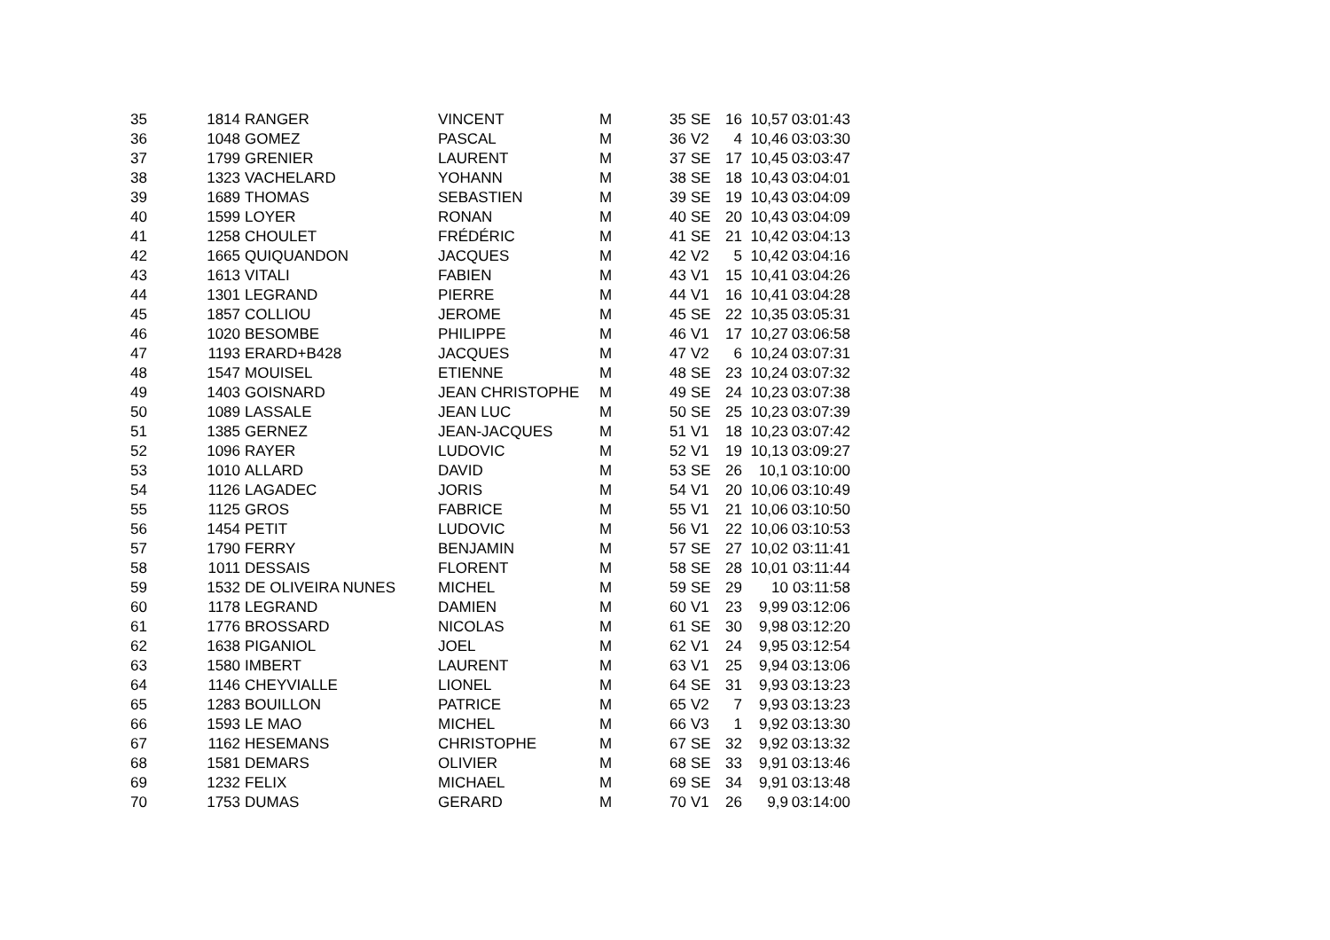| 35 | 1814 | RANGER | VINCENT | M | 35 | SE | 16 | 10,57 | 03:01:43 |
| 36 | 1048 | GOMEZ | PASCAL | M | 36 | V2 | 4 | 10,46 | 03:03:30 |
| 37 | 1799 | GRENIER | LAURENT | M | 37 | SE | 17 | 10,45 | 03:03:47 |
| 38 | 1323 | VACHELARD | YOHANN | M | 38 | SE | 18 | 10,43 | 03:04:01 |
| 39 | 1689 | THOMAS | SEBASTIEN | M | 39 | SE | 19 | 10,43 | 03:04:09 |
| 40 | 1599 | LOYER | RONAN | M | 40 | SE | 20 | 10,43 | 03:04:09 |
| 41 | 1258 | CHOULET | FRÉDÉRIC | M | 41 | SE | 21 | 10,42 | 03:04:13 |
| 42 | 1665 | QUIQUANDON | JACQUES | M | 42 | V2 | 5 | 10,42 | 03:04:16 |
| 43 | 1613 | VITALI | FABIEN | M | 43 | V1 | 15 | 10,41 | 03:04:26 |
| 44 | 1301 | LEGRAND | PIERRE | M | 44 | V1 | 16 | 10,41 | 03:04:28 |
| 45 | 1857 | COLLIOU | JEROME | M | 45 | SE | 22 | 10,35 | 03:05:31 |
| 46 | 1020 | BESOMBE | PHILIPPE | M | 46 | V1 | 17 | 10,27 | 03:06:58 |
| 47 | 1193 | ERARD+B428 | JACQUES | M | 47 | V2 | 6 | 10,24 | 03:07:31 |
| 48 | 1547 | MOUISEL | ETIENNE | M | 48 | SE | 23 | 10,24 | 03:07:32 |
| 49 | 1403 | GOISNARD | JEAN CHRISTOPHE | M | 49 | SE | 24 | 10,23 | 03:07:38 |
| 50 | 1089 | LASSALE | JEAN LUC | M | 50 | SE | 25 | 10,23 | 03:07:39 |
| 51 | 1385 | GERNEZ | JEAN-JACQUES | M | 51 | V1 | 18 | 10,23 | 03:07:42 |
| 52 | 1096 | RAYER | LUDOVIC | M | 52 | V1 | 19 | 10,13 | 03:09:27 |
| 53 | 1010 | ALLARD | DAVID | M | 53 | SE | 26 | 10,1 | 03:10:00 |
| 54 | 1126 | LAGADEC | JORIS | M | 54 | V1 | 20 | 10,06 | 03:10:49 |
| 55 | 1125 | GROS | FABRICE | M | 55 | V1 | 21 | 10,06 | 03:10:50 |
| 56 | 1454 | PETIT | LUDOVIC | M | 56 | V1 | 22 | 10,06 | 03:10:53 |
| 57 | 1790 | FERRY | BENJAMIN | M | 57 | SE | 27 | 10,02 | 03:11:41 |
| 58 | 1011 | DESSAIS | FLORENT | M | 58 | SE | 28 | 10,01 | 03:11:44 |
| 59 | 1532 | DE OLIVEIRA NUNES | MICHEL | M | 59 | SE | 29 | 10 | 03:11:58 |
| 60 | 1178 | LEGRAND | DAMIEN | M | 60 | V1 | 23 | 9,99 | 03:12:06 |
| 61 | 1776 | BROSSARD | NICOLAS | M | 61 | SE | 30 | 9,98 | 03:12:20 |
| 62 | 1638 | PIGANIOL | JOEL | M | 62 | V1 | 24 | 9,95 | 03:12:54 |
| 63 | 1580 | IMBERT | LAURENT | M | 63 | V1 | 25 | 9,94 | 03:13:06 |
| 64 | 1146 | CHEYVIALLE | LIONEL | M | 64 | SE | 31 | 9,93 | 03:13:23 |
| 65 | 1283 | BOUILLON | PATRICE | M | 65 | V2 | 7 | 9,93 | 03:13:23 |
| 66 | 1593 | LE MAO | MICHEL | M | 66 | V3 | 1 | 9,92 | 03:13:30 |
| 67 | 1162 | HESEMANS | CHRISTOPHE | M | 67 | SE | 32 | 9,92 | 03:13:32 |
| 68 | 1581 | DEMARS | OLIVIER | M | 68 | SE | 33 | 9,91 | 03:13:46 |
| 69 | 1232 | FELIX | MICHAEL | M | 69 | SE | 34 | 9,91 | 03:13:48 |
| 70 | 1753 | DUMAS | GERARD | M | 70 | V1 | 26 | 9,9 | 03:14:00 |